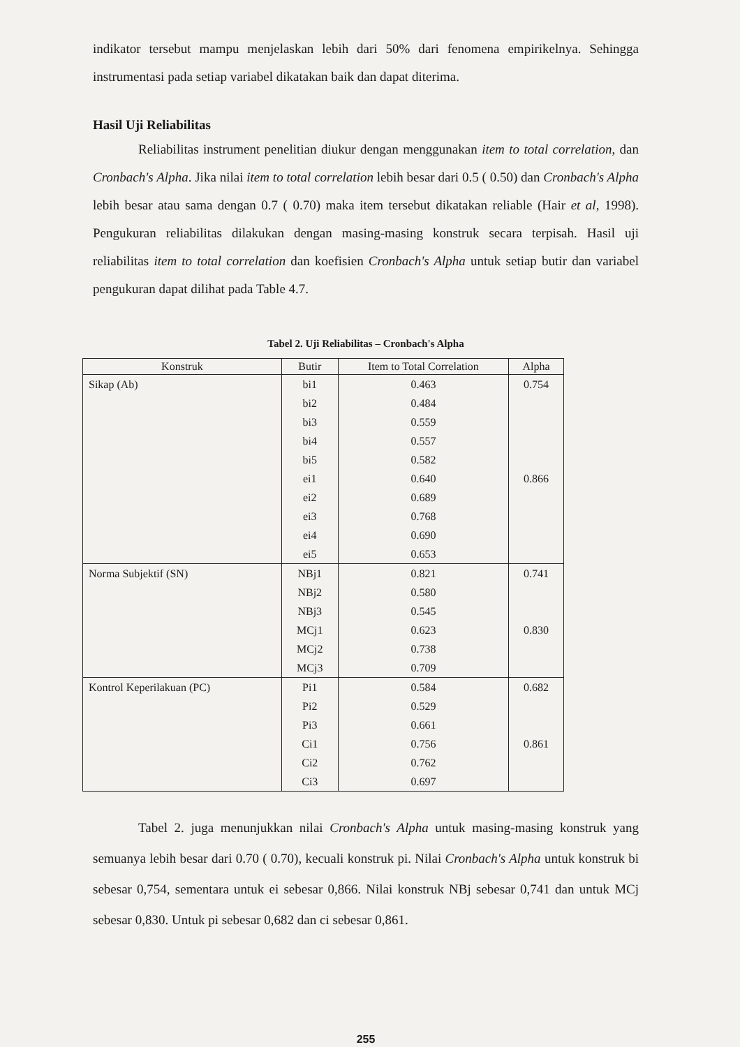indikator tersebut mampu menjelaskan lebih dari 50% dari fenomena empirikelnya. Sehingga instrumentasi pada setiap variabel dikatakan baik dan dapat diterima.
Hasil Uji Reliabilitas
Reliabilitas instrument penelitian diukur dengan menggunakan item to total correlation, dan Cronbach's Alpha. Jika nilai item to total correlation lebih besar dari 0.5 ( 0.50) dan Cronbach's Alpha lebih besar atau sama dengan 0.7 ( 0.70) maka item tersebut dikatakan reliable (Hair et al, 1998). Pengukuran reliabilitas dilakukan dengan masing-masing konstruk secara terpisah. Hasil uji reliabilitas item to total correlation dan koefisien Cronbach's Alpha untuk setiap butir dan variabel pengukuran dapat dilihat pada Table 4.7.
Tabel 2. Uji Reliabilitas – Cronbach's Alpha
| Konstruk | Butir | Item to Total Correlation | Alpha |
| --- | --- | --- | --- |
| Sikap (Ab) | bi1 | 0.463 | 0.754 |
| | bi2 | 0.484 | |
| | bi3 | 0.559 | |
| | bi4 | 0.557 | |
| | bi5 | 0.582 | |
| | ei1 | 0.640 | 0.866 |
| | ei2 | 0.689 | |
| | ei3 | 0.768 | |
| | ei4 | 0.690 | |
| | ei5 | 0.653 | |
| Norma Subjektif (SN) | NBj1 | 0.821 | 0.741 |
| | NBj2 | 0.580 | |
| | NBj3 | 0.545 | |
| | MCj1 | 0.623 | 0.830 |
| | MCj2 | 0.738 | |
| | MCj3 | 0.709 | |
| Kontrol Keperilakuan (PC) | Pi1 | 0.584 | 0.682 |
| | Pi2 | 0.529 | |
| | Pi3 | 0.661 | |
| | Ci1 | 0.756 | 0.861 |
| | Ci2 | 0.762 | |
| | Ci3 | 0.697 | |
Tabel 2. juga menunjukkan nilai Cronbach's Alpha untuk masing-masing konstruk yang semuanya lebih besar dari 0.70 ( 0.70), kecuali konstruk pi. Nilai Cronbach's Alpha untuk konstruk bi sebesar 0,754, sementara untuk ei sebesar 0,866. Nilai konstruk NBj sebesar 0,741 dan untuk MCj sebesar 0,830. Untuk pi sebesar 0,682 dan ci sebesar 0,861.
255